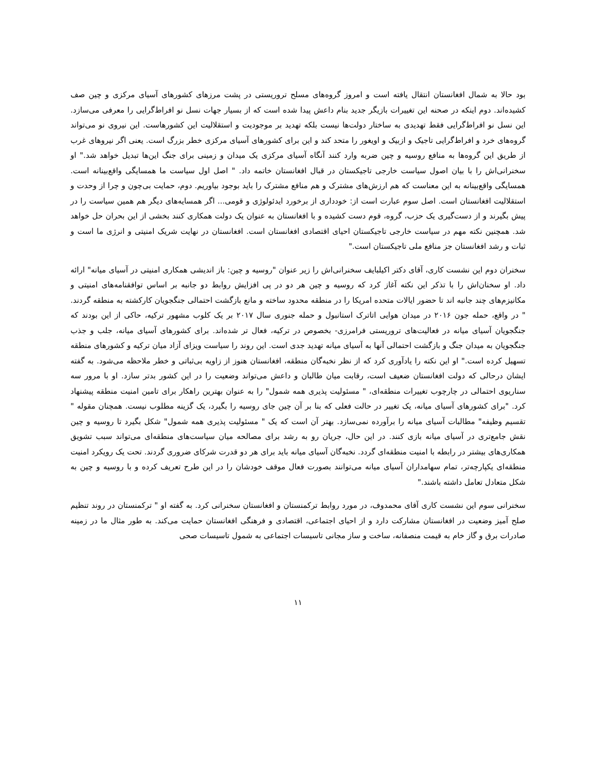بود حالا به شمال افغانستان انتقال یافته است و امروز گروه‌های مسلح تروریستی در پشت مرزهای کشورهای آسیای مرکزی و چین صف کشیده‌اند. دوم اینکه در صحنه این تغییرات بازیگر جدید بنام داعش پیدا شده است که از بسیار جهات نسل نو افراط‌گرایی را معرفی می‌سازد. این نسل نو افراط‌گرایی فقط تهدیدی به ساختار دولت‌ها نیست بلکه تهدید بر موجودیت و استقلالیت این کشورهاست. این نیروی نو می‌تواند گروه‌های خرد و افراط‌گرایی تاجیک و ازبیک و اویغور را متحد کند و این برای کشورهای آسیای مرکزی خطر بزرگ است. یعنی اگر نیروهای غرب از طریق این گروه‌ها به منافع روسیه و چین ضربه وارد کنند آنگاه آسیای مرکزی یک میدان و زمینی برای جنگ این‌ها تبدیل خواهد شد." او سخنرانی‌اش را با بیان اصول سیاست خارجی تاجیکستان در قبال افغانستان خاتمه داد. " اصل اول سیاست ما همسایگی واقع‌بینانه است. همسایگی واقع‌بینانه به این معناست که هم ارزش‌های مشترک و هم منافع مشترک را باید بوجود بیاوریم. دوم، حمایت بی‌چون و چرا از وحدت و استقلالیت افغانستان است. اصل سوم عبارت است از: خودداری از برخورد ایدئولوژی و قومی... اگر همسایه‌های دیگر هم همین سیاست را در پیش بگیرند و از دست‌گیری یک حزب، گروه، قوم دست کشیده و با افغانستان به عنوان یک دولت همکاری کنند بخشی از این بحران حل خواهد شد. همچنین نکته مهم در سیاست خارجی تاجیکستان احیای اقتصادی افغانستان است. افغانستان در نهایت شریک امنیتی و انرژی ما است و ثبات و رشد افغانستان جز منافع ملی تاجیکستان است."
سخنران دوم این نشست کاری، آقای دکتر اکیلبایف سخنرانی‌اش را زیر عنوان "روسیه و چین: باز اندیشی همکاری امنیتی در آسیای میانه" ارائه داد. او سخنان‌اش را با تذکر این نکته آغاز کرد که روسیه و چین هر دو در پی افزایش روابط دو جانبه بر اساس توافقنامه‌های امنیتی و مکانیزم‌های چند جانبه اند تا حضور ایالات متحده امریکا را در منطقه محدود ساخته و مانع بازگشت احتمالی جنگجویان کارکشته به منطقه گردند. " در واقع، حمله جون ۲۰۱۶ در میدان هوایی اتاترک استانبول و حمله جنوری سال ۲۰۱۷ بر یک کلوب مشهور ترکیه، حاکی از این بودند که جنگجویان آسیای میانه در فعالیت‌های تروریستی فرامرزی- بخصوص در ترکیه، فعال تر شده‌اند. برای کشورهای آسیای میانه، جلب و جذب جنگجویان به میدان جنگ و بازگشت احتمالی آنها به آسیای میانه تهدید جدی است. این روند را سیاست ویزای آزاد میان ترکیه و کشورهای منطقه تسهیل کرده است." او این نکته را یادآوری کرد که از نظر نخبه‌گان منطقه، افغانستان هنوز از زاویه بی‌ثباتی و خطر ملاحظه می‌شود. به گفته ایشان درحالی که دولت افغانستان ضعیف است، رقابت میان طالبان و داعش می‌تواند وضعیت را در این کشور بدتر سازد. او با مرور سه سناریوی احتمالی در چارچوب تغییرات منطقه‌ای، " مسئولیت پذیری همه شمول" را به عنوان بهترین راهکار برای تامین امنیت منطقه پیشنهاد کرد. "برای کشورهای آسیای میانه، یک تغییر در حالت فعلی که بنا بر آن چین جای روسیه را بگیرد، یک گزینه مطلوب نیست. همچنان مقوله " تقسیم وظیفه" مطالبات آسیای میانه را برآورده نمی‌سازد. بهتر آن است که یک " مسئولیت پذیری همه شمول" شکل بگیرد تا روسیه و چین نقش جامع‌تری در آسیای میانه بازی کنند. در این حال، جریان رو به رشد برای مصالحه میان سیاست‌های منطقه‌ای می‌تواند سبب تشویق همکاری‌های بیشتر در رابطه با امنیت منطقه‌ای گردد. نخبه‌گان آسیای میانه باید برای هر دو قدرت شرکای ضروری گردند. تحت یک رویکرد امنیت منطقه‌ای یکپارچه‌تر، تمام سهامداران آسیای میانه می‌توانند بصورت فعال موقف خودشان را در این طرح تعریف کرده و با روسیه و چین به شکل متعادل تعامل داشته باشند."
سخنرانی سوم این نشست کاری آقای محمدوف، در مورد روابط ترکمنستان و افغانستان سخنرانی کرد. به گفته او " ترکمنستان در روند تنظیم صلح آمیز وضعیت در افغانستان مشارکت دارد و از احیای اجتماعی، اقتصادی و فرهنگی افغانستان حمایت می‌کند. به طور مثال ما در زمینه صادرات برق و گاز خام به قیمت منصفانه، ساخت و ساز مجانی تاسیسات اجتماعی به شمول تاسیسات صحی
۱۱